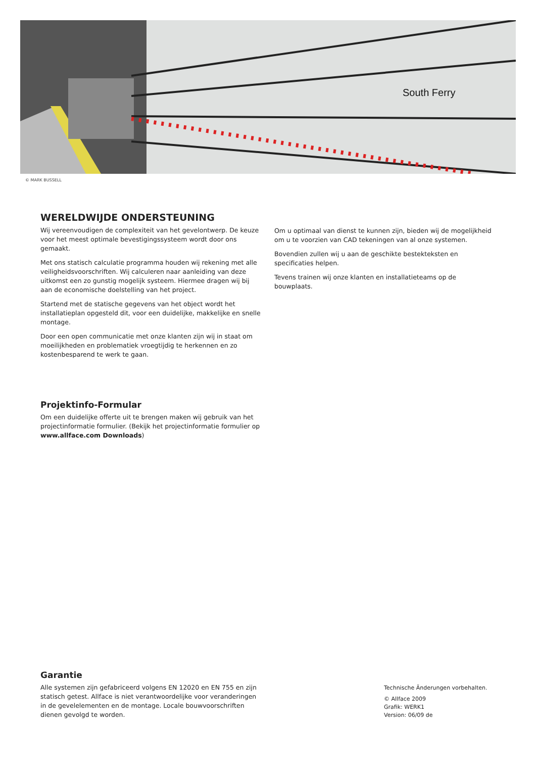South Ferry
© MARK BUSSELL
WERELDWIJDE ONDERSTEUNING
Wij vereenvoudigen de complexiteit van het gevelontwerp. De keuze voor het meest optimale bevestigingssysteem wordt door ons gemaakt.
Met ons statisch calculatie programma houden wij rekening met alle veiligheidsvoorschriften. Wij calculeren naar aanleiding van deze uitkomst een zo gunstig mogelijk systeem. Hiermee dragen wij bij aan de economische doelstelling van het project.
Startend met de statische gegevens van het object wordt het installatieplan opgesteld dit, voor een duidelijke, makkelijke en snelle montage.
Door een open communicatie met onze klanten zijn wij in staat om moeilijkheden en problematiek vroegtijdig te herkennen en zo kostenbesparend te werk te gaan.
Om u optimaal van dienst te kunnen zijn, bieden wij de mogelijkheid om u te voorzien van CAD tekeningen van al onze systemen.
Bovendien zullen wij u aan de geschikte bestekteksten en specificaties helpen.
Tevens trainen wij onze klanten en installatieteams op de bouwplaats.
Projektinfo-Formular
Om een duidelijke offerte uit te brengen maken wij gebruik van het projectinformatie formulier. (Bekijk het projectinformatie formulier op www.allface.com Downloads)
Garantie
Alle systemen zijn gefabriceerd volgens EN 12020 en EN 755 en zijn statisch getest. Allface is niet verantwoordelijke voor veranderingen in de gevelelementen en de montage. Locale bouwvoorschriften dienen gevolgd te worden.
Technische Änderungen vorbehalten.
© Allface 2009
Grafik: WERK1
Version: 06/09 de